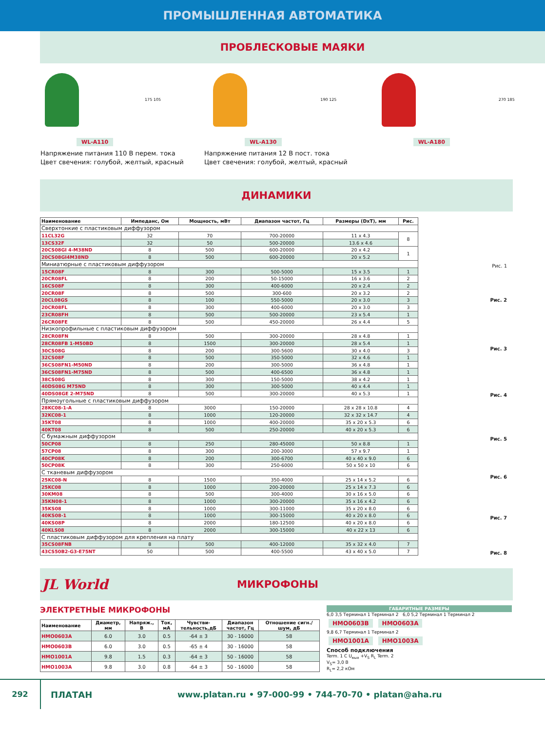ПРОМЫШЛЕННАЯ АВТОМАТИКА
ПРОБЛЕСКОВЫЕ МАЯКИ
175 105
WL-A110
190 125
WL-A130
270 185
WL-A180
Напряжение питания 110 В перем. тока
Цвет свечения: голубой, желтый, красный
Напряжение питания 12 В пост. тока
Цвет свечения: голубой, желтый, красный
ДИНАМИКИ
| Наименование | Импеданс, Ом | Мощность, мВт | Диапазон частот, Гц | Размеры (DxT), мм | Рис. |
| --- | --- | --- | --- | --- | --- |
| Сверхтонкие с пластиковым диффузором | | | | | |
| 11CL32G | 32 | 70 | 700-20000 | 11 x 4.3 | 8 |
| 13CS32F | 32 | 50 | 500-20000 | 13.6 x 4.6 | |
| 20CS08GI 4-M38ND | 8 | 500 | 600-20000 | 20 x 4.2 | 1 |
| 20CS08GI4M38ND | 8 | 500 | 600-20000 | 20 x 5.2 | |
| Миниатюрные с пластиковым диффузором | | | | | |
| 15CR08F | 8 | 300 | 500-5000 | 15 x 3.5 | 1 |
| 20CR08FL | 8 | 200 | 50-15000 | 16 x 3.6 | 2 |
| 16CS08F | 8 | 300 | 400-6000 | 20 x 2.4 | 2 |
| 20CR08F | 8 | 500 | 300-600 | 20 x 3.2 | 2 |
| 20CL08GS | 8 | 100 | 550-5000 | 20 x 3.0 | 3 |
| 20CR08FL | 8 | 300 | 400-6000 | 20 x 3.0 | 3 |
| 23CR08FH | 8 | 500 | 500-20000 | 23 x 5.4 | 1 |
| 26CR08FE | 8 | 500 | 450-20000 | 26 x 4.4 | 5 |
| Низкопрофильные с пластиковым диффузором | | | | | |
| 28CR08FN | 8 | 500 | 300-20000 | 28 x 4.8 | 1 |
| 28CR08FB 1-M50BD | 8 | 1500 | 300-20000 | 28 x 5.4 | 1 |
| 30CS08G | 8 | 200 | 300-5600 | 30 x 4.0 | 3 |
| 32CS08F | 8 | 500 | 350-5000 | 32 x 4.6 | 1 |
| 36CS08FN1-M50ND | 8 | 200 | 300-5000 | 36 x 4.8 | 1 |
| 36CS08FN1-M75ND | 8 | 500 | 400-6500 | 36 x 4.8 | 1 |
| 38CS08G | 8 | 300 | 150-5000 | 38 x 4.2 | 1 |
| 40DS08G M75ND | 8 | 300 | 300-5000 | 40 x 4.4 | 1 |
| 40DS08GE 2-M75ND | 8 | 500 | 300-20000 | 40 x 5.3 | 1 |
| Прямоугольные с пластиковым диффузором | | | | | |
| 28KC08-1-A | 8 | 3000 | 150-20000 | 28 x 28 x 10.8 | 4 |
| 32KC08-1 | 8 | 1000 | 120-20000 | 32 x 32 x 14.7 | 4 |
| 35KT08 | 8 | 1000 | 400-20000 | 35 x 20 x 5.3 | 6 |
| 40KT08 | 8 | 500 | 250-20000 | 40 x 20 x 5.3 | 6 |
| С бумажным диффузором | | | | | |
| 50CP08 | 8 | 250 | 280-45000 | 50 x 8.8 | 1 |
| 57CP08 | 8 | 300 | 200-3000 | 57 x 9.7 | 1 |
| 40CP08K | 8 | 200 | 300-6700 | 40 x 40 x 9.0 | 6 |
| 50CP08K | 8 | 300 | 250-6000 | 50 x 50 x 10 | 6 |
| С тканевым диффузором | | | | | |
| 25KC08-N | 8 | 1500 | 350-4000 | 25 x 14 x 5.2 | 6 |
| 25KC08 | 8 | 1000 | 200-20000 | 25 x 14 x 7.3 | 6 |
| 30KM08 | 8 | 500 | 300-4000 | 30 x 16 x 5.0 | 6 |
| 35KN08-1 | 8 | 1000 | 300-20000 | 35 x 16 x 4.2 | 6 |
| 35KS08 | 8 | 1000 | 300-11000 | 35 x 20 x 8.0 | 6 |
| 40KS08-1 | 8 | 1000 | 300-15000 | 40 x 20 x 8.0 | 6 |
| 40KS08P | 8 | 2000 | 180-12500 | 40 x 20 x 8.0 | 6 |
| 40KLS08 | 8 | 2000 | 300-15000 | 40 x 22 x 13 | 6 |
| С пластиковым диффузором для крепления на плату | | | | | |
| 35CS08FNB | 8 | 500 | 400-12000 | 35 x 32 x 4.0 | 7 |
| 43CS50B2-G3-E75NT | 50 | 500 | 400-5500 | 43 x 40 x 5.0 | 7 |
Рис. 1
Рис. 2
Рис. 3
Рис. 4
Рис. 5
Рис. 6
Рис. 7
Рис. 8
JL World
МИКРОФОНЫ
ЭЛЕКТРЕТНЫЕ МИКРОФОНЫ
| Наименование | Диаметр, мм | Напряж., В | Ток, мА | Чувстви- тельность,дБ | Диапазон частот, Гц | Отношение сигн./ шум, дБ |
| --- | --- | --- | --- | --- | --- | --- |
| HMO0603A | 6.0 | 3.0 | 0.5 | -64 ± 3 | 30 - 16000 | 58 |
| HMO0603B | 6.0 | 3.0 | 0.5 | -65 ± 4 | 30 - 16000 | 58 |
| HMO1001A | 9.8 | 1.5 | 0.3 | -64 ± 3 | 50 - 16000 | 58 |
| HMO1003A | 9.8 | 3.0 | 0.8 | -64 ± 3 | 50 - 16000 | 58 |
ГАБАРИТНЫЕ РАЗМЕРЫ
6,0 3,5 Терминал 1 Терминал 2 6,0 5,2 Терминал 1 Терминал 2
HMO0603B HMO0603A
9,8 6,7 Терминал 1 Терминал 2
HMO1001A HMO1003A
Способ подключения
Term. 1 C U<sub>вых</sub> +V<sub>S</sub> R<sub>L</sub> Term. 2
V<sub>S</sub>= 3,0 В
R<sub>L</sub>= 2,2 кОм
292
ПЛАТАН
www.platan.ru • 97-000-99 • 744-70-70 • platan@aha.ru